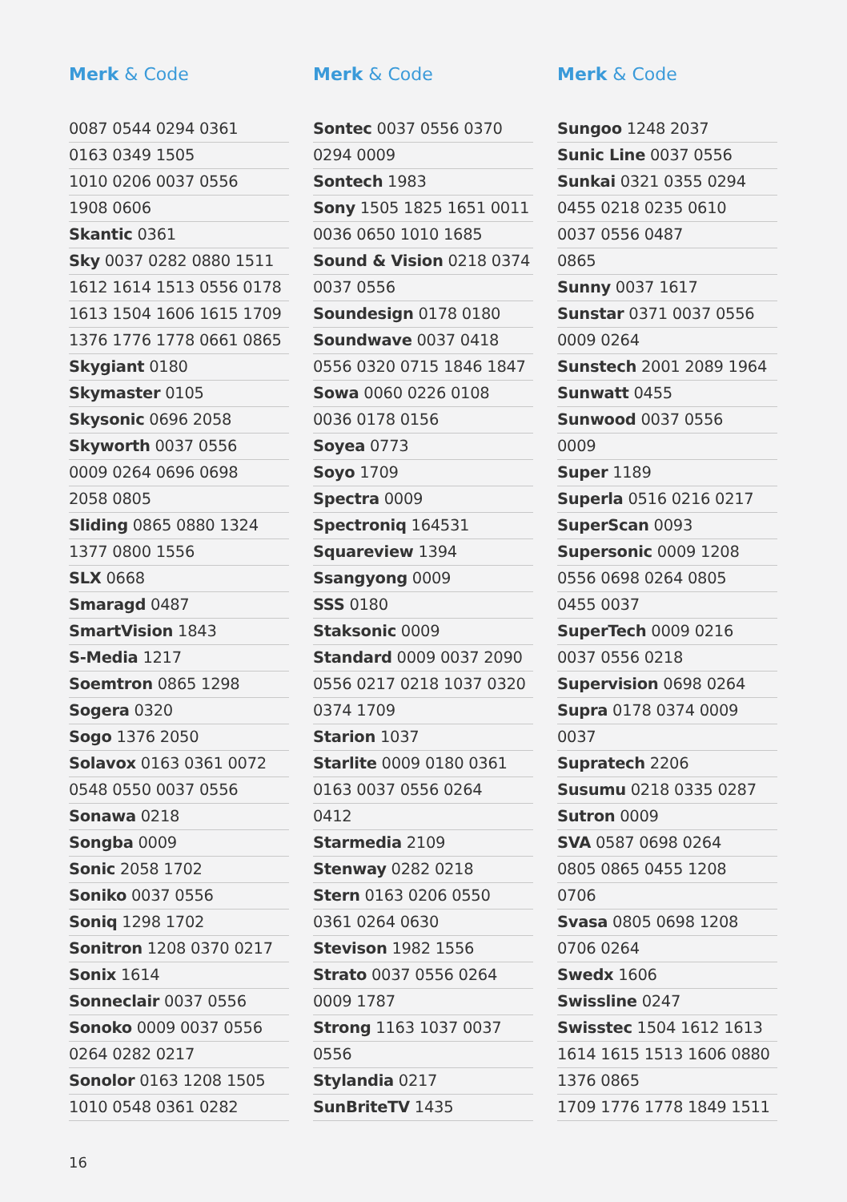Merk & Code
0087 0544 0294 0361
0163 0349 1505
1010 0206 0037 0556
1908 0606
Skantic 0361
Sky 0037 0282 0880 1511
1612 1614 1513 0556 0178
1613 1504 1606 1615 1709
1376 1776 1778 0661 0865
Skygiant 0180
Skymaster 0105
Skysonic 0696 2058
Skyworth 0037 0556
0009 0264 0696 0698
2058 0805
Sliding 0865 0880 1324
1377 0800 1556
SLX 0668
Smaragd 0487
SmartVision 1843
S-Media 1217
Soemtron 0865 1298
Sogera 0320
Sogo 1376 2050
Solavox 0163 0361 0072
0548 0550 0037 0556
Sonawa 0218
Songba 0009
Sonic 2058 1702
Soniko 0037 0556
Soniq 1298 1702
Sonitron 1208 0370 0217
Sonix 1614
Sonneclair 0037 0556
Sonoko 0009 0037 0556
0264 0282 0217
Sonolor 0163 1208 1505
1010 0548 0361 0282
Merk & Code
Sontec 0037 0556 0370
0294 0009
Sontech 1983
Sony 1505 1825 1651 0011
0036 0650 1010 1685
Sound & Vision 0218 0374
0037 0556
Soundesign 0178 0180
Soundwave 0037 0418
0556 0320 0715 1846 1847
Sowa 0060 0226 0108
0036 0178 0156
Soyea 0773
Soyo 1709
Spectra 0009
Spectroniq 164531
Squareview 1394
Ssangyong 0009
SSS 0180
Staksonic 0009
Standard 0009 0037 2090
0556 0217 0218 1037 0320
0374 1709
Starion 1037
Starlite 0009 0180 0361
0163 0037 0556 0264
0412
Starmedia 2109
Stenway 0282 0218
Stern 0163 0206 0550
0361 0264 0630
Stevison 1982 1556
Strato 0037 0556 0264
0009 1787
Strong 1163 1037 0037
0556
Stylandia 0217
SunBriteTV 1435
Merk & Code
Sungoo 1248 2037
Sunic Line 0037 0556
Sunkai 0321 0355 0294
0455 0218 0235 0610
0037 0556 0487
0865
Sunny 0037 1617
Sunstar 0371 0037 0556
0009 0264
Sunstech 2001 2089 1964
Sunwatt 0455
Sunwood 0037 0556
0009
Super 1189
Superla 0516 0216 0217
SuperScan 0093
Supersonic 0009 1208
0556 0698 0264 0805
0455 0037
SuperTech 0009 0216
0037 0556 0218
Supervision 0698 0264
Supra 0178 0374 0009
0037
Supratech 2206
Susumu 0218 0335 0287
Sutron 0009
SVA 0587 0698 0264
0805 0865 0455 1208
0706
Svasa 0805 0698 1208
0706 0264
Swedx 1606
Swissline 0247
Swisstec 1504 1612 1613
1614 1615 1513 1606 0880
1376 0865
1709 1776 1778 1849 1511
16